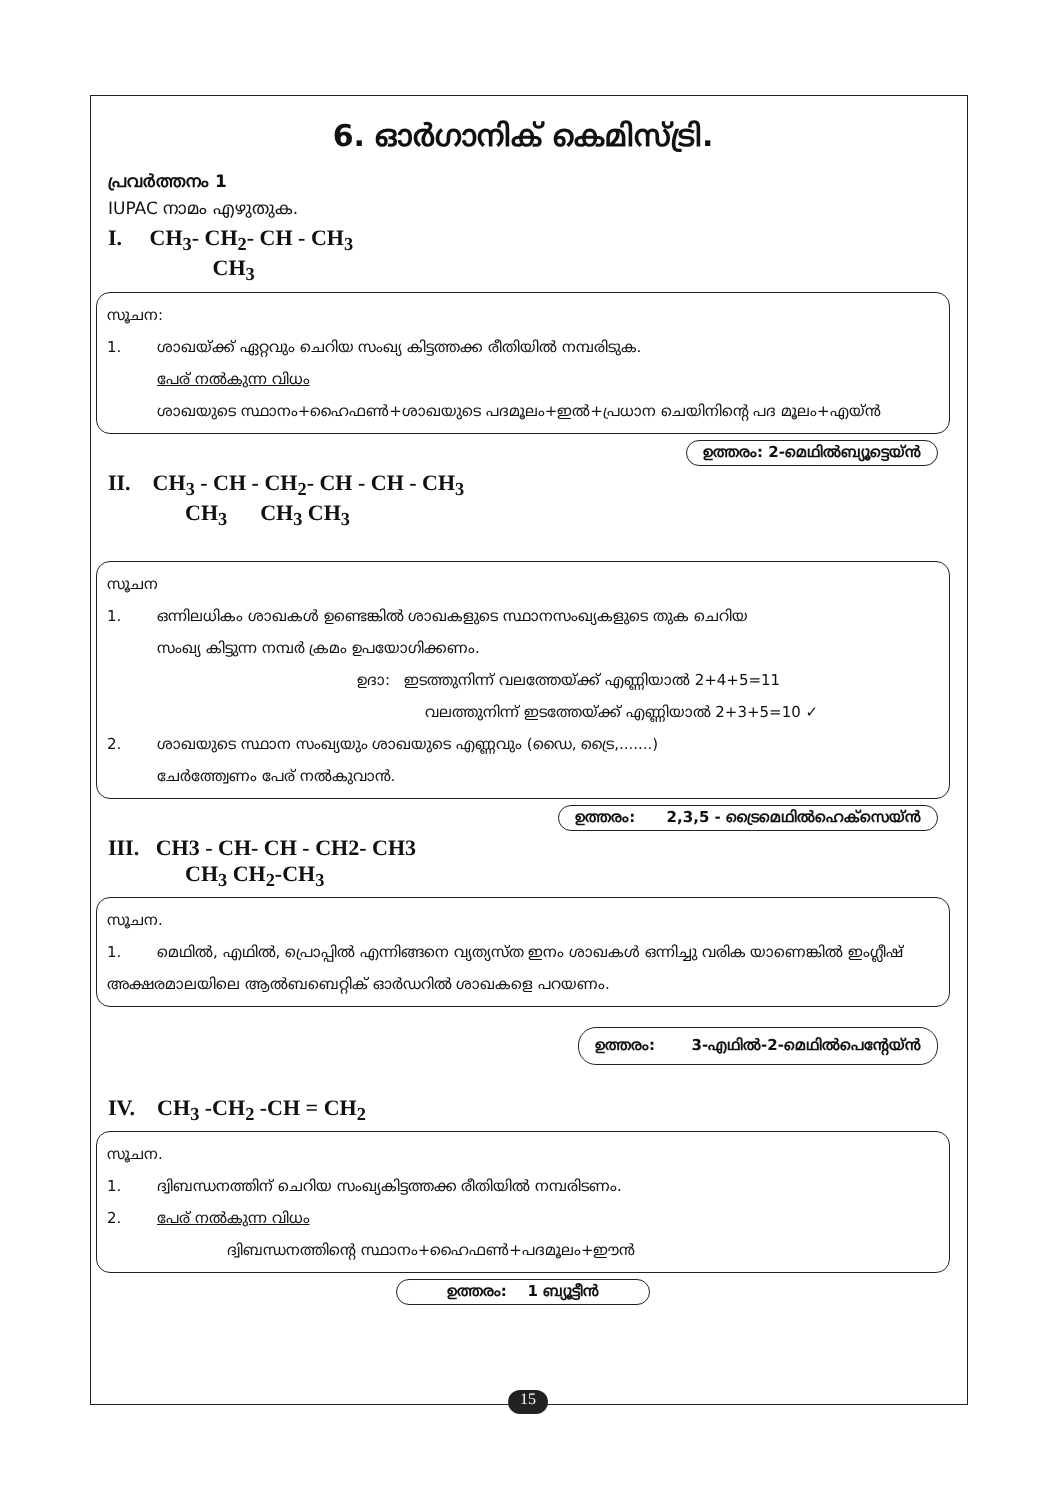6. ഓർഗാനിക് കെമിസ്ട്രി.
പ്രവർത്തനം 1
IUPAC നാമം എഴുതുക.
I. CH<sub>3</sub>- CH<sub>2</sub>- CH - CH<sub>3</sub>
CH<sub>3</sub>
സൂചന:
1. ശാഖയ്ക്ക് ഏറ്റവും ചെറിയ സംഖ്യ കിട്ടത്തക്ക രീതിയിൽ നമ്പരിടുക.
പേര് നൽകുന്ന വിധം
ശാഖയുടെ സ്ഥാനം+ഹൈഫൺ+ശാഖയുടെ പദമൂലം+ഇൽ+പ്രധാന ചെയിനിന്റെ പദ മൂലം+എയ്ൻ
ഉത്തരം: 2-മെഥിൽബ്യൂട്ടെയ്ൻ
II. CH<sub>3</sub> - CH - CH<sub>2</sub>- CH - CH - CH<sub>3</sub>
CH<sub>3</sub> CH<sub>3</sub> CH<sub>3</sub>
സൂചന
1. ഒന്നിലധികം ശാഖകൾ ഉണ്ടെങ്കിൽ ശാഖകളുടെ സ്ഥാനസംഖ്യകളുടെ തുക ചെറിയ
സംഖ്യ കിട്ടുന്ന നമ്പർ ക്രമം ഉപയോഗിക്കണം.
ഉദാ: ഇടത്തുനിന്ന് വലത്തേയ്ക്ക് എണ്ണിയാൽ 2+4+5=11
വലത്തുനിന്ന് ഇടത്തേയ്ക്ക് എണ്ണിയാൽ 2+3+5=10 ✓
2. ശാഖയുടെ സ്ഥാന സംഖ്യയും ശാഖയുടെ എണ്ണവും (ഡൈ, ട്രൈ,.......)
ചേർത്ത്വേണം പേര് നൽകുവാൻ.
ഉത്തരം: 2,3,5 - ട്രൈമെഥിൽഹെക്സെയ്ൻ
III. CH3 - CH- CH - CH2- CH3
CH<sub>3</sub> CH<sub>2</sub>-CH<sub>3</sub>
സൂചന.
1. മെഥിൽ, എഥിൽ, പ്രൊപ്പിൽ എന്നിങ്ങനെ വ്യത്യസ്ത ഇനം ശാഖകൾ ഒന്നിച്ചു വരിക യാണെങ്കിൽ ഇംഗ്ലീഷ് അക്ഷരമാലയിലെ ആൽബബെറ്റിക് ഓർഡറിൽ ശാഖകളെ പറയണം.
ഉത്തരം: 3-എഥിൽ-2-മെഥിൽപെന്റേയ്ൻ
IV. CH<sub>3</sub> -CH<sub>2</sub> -CH = CH<sub>2</sub>
സൂചന.
1. ദ്വിബന്ധനത്തിന് ചെറിയ സംഖ്യകിട്ടത്തക്ക രീതിയിൽ നമ്പരിടണം.
2. പേര് നൽകുന്ന വിധം
ദ്വിബന്ധനത്തിന്റെ സ്ഥാനം+ഹൈഫൺ+പദമൂലം+ഈൻ
ഉത്തരം: 1 ബ്യൂട്ടീൻ
15